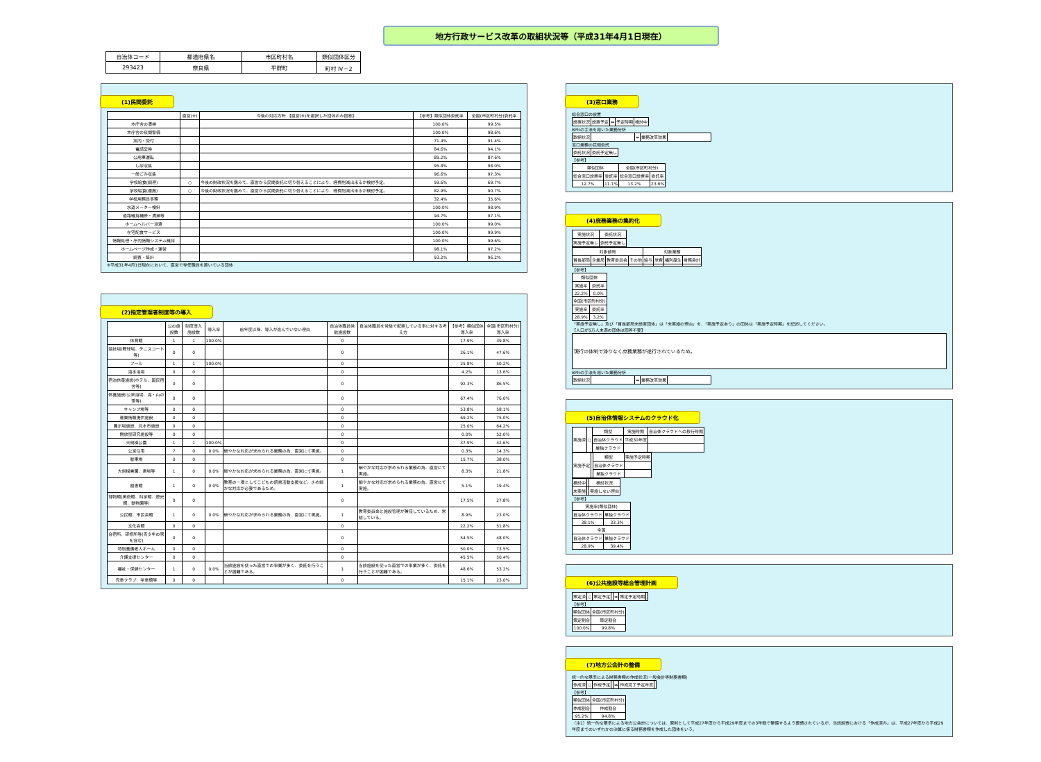地方行政サービス改革の取組状況等（平成31年4月1日現在）
| 自治体コード | 都道府県名 | 市区町村名 | 類似団体区分 |
| --- | --- | --- | --- |
| 293423 | 奈良県 | 平群町 | 町村 Ⅳ－2 |
(1)民間委託
| | 直営(※) | 今後の対応方針 【直営(※)を選択した団体のみ回答】 | 【参考】類似団体委託率 | 全国(市区町村分)委託率 |
| --- | --- | --- | --- | --- |
| 本庁舎の清掃 | | | 100.0% | 99.5% |
| 本庁舎の夜間警備 | | | 100.0% | 98.6% |
| 案内・受付 | | | 71.4% | 91.4% |
| 電話交換 | | | 84.6% | 94.1% |
| 公用車運転 | | | 89.2% | 87.6% |
| し尿収集 | | | 95.8% | 98.0% |
| 一般ごみ収集 | | | 96.6% | 97.3% |
| 学校給食(調理) | ○ | 今後の財政状況を鑑みて、直営から民間委託に切り替えることにより、経費削減出来るか検討予定。 | 59.6% | 69.7% |
| 学校給食(運搬) | ○ | 今後の財政状況を鑑みて、直営から民間委託に切り替えることにより、経費削減出来るか検討予定。 | 82.9% | 90.7% |
| 学校用務員事務 | | | 32.4% | 35.6% |
| 水道メーター検針 | | | 100.0% | 98.9% |
| 道路維持補修・清掃等 | | | 94.7% | 97.1% |
| ホームヘルパー派遣 | | | 100.0% | 99.0% |
| 在宅配食サービス | | | 100.0% | 99.9% |
| 情報処理・庁内情報システム維持 | | | 100.0% | 99.6% |
| ホームページ作成・運営 | | | 98.1% | 97.2% |
| 調査・集計 | | | 93.2% | 96.2% |
※平成31年4月1日現在において、直営で専任職員を置いている団体
(2)指定管理者制度等の導入
| | 公の施設数 | 制度導入施設数 | 導入率 | 前年度以降、導入が進んでいない理由 | 自治体職員常駐施設数 | 自治体職員を常駐で配置している事に対する考え方 | 【参考】類似団体導入率 | 全国(市区町村分)導入率 |
| --- | --- | --- | --- | --- | --- | --- | --- | --- |
| 体育館 | 1 | 1 | 100.0% | | 0 | | 17.9% | 39.8% |
| 競技場(野球場、テニスコート等) | 0 | 0 | | | 0 | | 26.1% | 47.6% |
| プール | 1 | 1 | 100.0% | | 0 | | 25.8% | 50.2% |
| 海水浴場 | 0 | 0 | | | 0 | | 4.2% | 13.6% |
| 宿泊休養施設(ホテル、国民宿舎等) | 0 | 0 | | | 0 | | 92.3% | 86.5% |
| 休養施設(公衆浴場、海・山の家等) | 0 | 0 | | | 0 | | 67.4% | 76.0% |
| キャンプ場等 | 0 | 0 | | | 0 | | 53.8% | 58.1% |
| 産業情報提供施設 | 0 | 0 | | | 0 | | 69.2% | 75.0% |
| 展示場施設、見本市施設 | 0 | 0 | | | 0 | | 25.0% | 64.2% |
| 開放型研究施設等 | 0 | 0 | | | 0 | | 0.0% | 52.0% |
| 大規模公園 | 1 | 1 | 100.0% | | 0 | | 37.9% | 42.6% |
| 公営住宅 | 7 | 0 | 0.0% | 細やかな対応が求められる業務の為、直営にて実施。 | 0 | | 0.3% | 14.3% |
| 駐車場 | 0 | 0 | | | 0 | | 15.7% | 38.0% |
| 大規模霊園、斎場等 | 1 | 0 | 0.0% | 細やかな対応が求められる業務の為、直営にて実施。 | 1 | 細やかな対応が求められる業務の為、直営にて実施。 | 8.3% | 21.8% |
| 図書館 | 1 | 0 | 0.0% | 教育の一環としてこどもの読書活動支援など、きめ細かな対応が必要であるため。 | 1 | 細やかな対応が求められる業務の為、直営にて実施。 | 5.1% | 19.4% |
| 博物館(美術館、科学館、歴史館、動物園等) | 0 | 0 | | | 0 | | 17.5% | 27.8% |
| 公民館、市民会館 | 1 | 0 | 0.0% | 細やかな対応が求められる業務の為、直営にて実施。 | 1 | 教育委員会と施設管理が兼任しているため、常駐している。 | 8.9% | 23.0% |
| 文化会館 | 0 | 0 | | | 0 | | 22.2% | 51.8% |
| 合宿所、研修所等(青少年の家を含む) | 0 | 0 | | | 0 | | 54.5% | 48.0% |
| 特別養護老人ホーム | 0 | 0 | | | 0 | | 50.0% | 73.5% |
| 介護支援センター | 0 | 0 | | | 0 | | 45.5% | 50.4% |
| 福祉・保健センター | 1 | 0 | 0.0% | 当該施設を使った直営での事業が多く、委託を行うことが困難である。 | 1 | 当該施設を使った直営での事業が多く、委託を行うことが困難である。 | 48.6% | 53.2% |
| 児童クラブ、学童館等 | 0 | 0 | | | 0 | | 15.1% | 23.0% |
(3)窓口業務
総合窓口の設置
| 設置状況 | 設置予定 | ➡ | 予定時期 | 検討中 |
BPRの手法を用いた業務分析
| 取組状況 | | ➡ | 業務改革効果 | |
窓口業務の民間委託
| 委託状況 | 委託予定無し |
【参考】
| 類似団体 | | 全国(市区町村分) | |
| --- | --- | --- | --- |
| 総合窓口設置率 | 委託率 | 総合窓口設置率 | 委託率 |
| 12.7% | 11.1% | 13.2% | 23.6% |
(4)庶務業務の集約化
| 実施状況 | 委託状況 |
| 実施予定無し | 委託予定無し |
| 対象部局 | | | | 対象業務 | | | |
| --- | --- | --- | --- | --- | --- | --- | --- |
| 首長部局 | 企業局 | 教育委員会 | その他 | 給与 | 旅費 | 福利厚生 | 財務会計 |
【参考】
| 類似団体 | |
| --- | --- |
| 実施率 | 委託率 |
| 22.2% | 0.0% |
| 全国(市区町村分) | |
| 実施率 | 委託率 |
| 28.9% | 3.2% |
「実施予定無し」及び「首長部局未設置団体」は「未実施の理由」を、「実施予定あり」の団体は「実施予定時期」を記述してください。
【人口が5万人未満の団体は回答不要】
現行の体制で滞りなく庶務業務が遂行されているため。
BPRの手法を用いた業務分析
| 取組状況 | | ➡ | 業務改革効果 | |
(5)自治体情報システムのクラウド化
| 実施済 | ○ | 類型 | 実施時期 | 自治体クラウドへの移行時期 |
| | | 自治体クラウド | 平成30年度 | |
| | | 単独クラウド | | |
| 実施予定 | | 類型 | 実施予定時期 |
| | | 自治体クラウド | |
| | | 単独クラウド | |
| 検討中 | | 検討状況 |
| 未実施 | | 実施しない理由 |
【参考】
| 実施率(類似団体) | |
| --- | --- |
| 自治体クラウド | 単独クラウド |
| 38.1% | 33.3% |
| 全国 | |
| 自治体クラウド | 単独クラウド |
| 28.9% | 39.4% |
(6)公共施設等総合管理計画
| 策定済 | ○ | 策定予定 | | ➡ | 策定予定時期 | |
【参考】
| 類似団体 | 全国(市区町村分) |
| --- | --- |
| 策定割合 | 策定割合 |
| 100.0% | 99.8% |
(7)地方公会計の整備
統一的な基準による財務書類の作成状況(一般会計等財務書類)
| 作成済 | ○ | 作成予定 | | ➡ | 作成完了予定年度 | |
【参考】
| 類似団体 | 全国(市区町村分) |
| --- | --- |
| 作成割合 | 作成割合 |
| 95.2% | 94.8% |
（注1）統一的な基準による地方公会計については、原則として平成27年度から平成29年度までの3年間で整備するよう要請されているが、当該調査における「作成済み」は、平成27年度から平成29年度までのいずれかの決算に係る財務書類を作成した団体をいう。